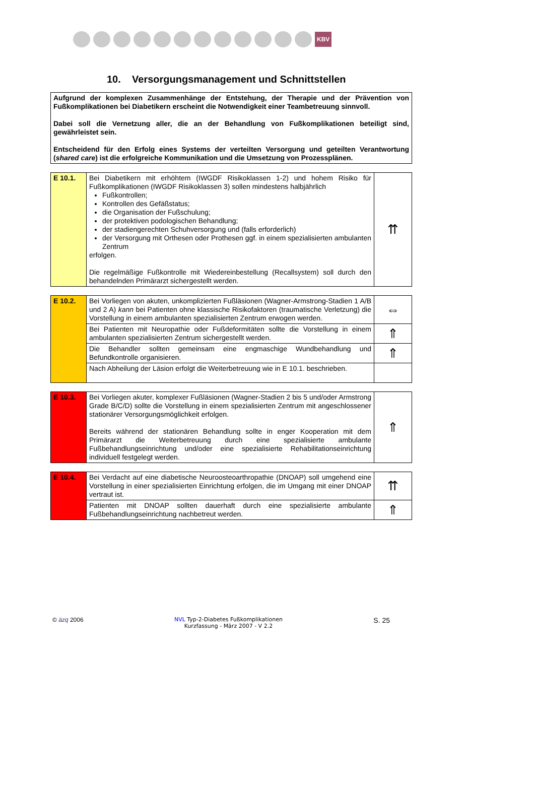KBV
10. Versorgungsmanagement und Schnittstellen
Aufgrund der komplexen Zusammenhänge der Entstehung, der Therapie und der Prävention von Fußkomplikationen bei Diabetikern erscheint die Notwendigkeit einer Teambetreuung sinnvoll.
Dabei soll die Vernetzung aller, die an der Behandlung von Fußkomplikationen beteiligt sind, gewährleistet sein.
Entscheidend für den Erfolg eines Systems der verteilten Versorgung und geteilten Verantwortung (shared care) ist die erfolgreiche Kommunikation und die Umsetzung von Prozessplänen.
| E 10.1. | Bei Diabetikern mit erhöhtem (IWGDF Risikoklassen 1-2) und hohem Risiko für Fußkomplikationen (IWGDF Risikoklassen 3) sollen mindestens halbjährlich Fußkontrollen; Kontrollen des Gefäßstatus; die Organisation der Fußschulung; der protektiven podologischen Behandlung; der stadiengerechten Schuhversorgung und (falls erforderlich) der Versorgung mit Orthesen oder Prothesen ggf. in einem spezialisierten ambulanten Zentrum erfolgen. Die regelmäßige Fußkontrolle mit Wiedereinbestellung (Recallsystem) soll durch den behandelnden Primärarzt sichergestellt werden. | ⇈ |
| E 10.2. | Bei Vorliegen von akuten, unkomplizierten Fußläsionen (Wagner-Armstrong-Stadien 1 A/B und 2 A) kann bei Patienten ohne klassische Risikofaktoren (traumatische Verletzung) die Vorstellung in einem ambulanten spezialisierten Zentrum erwogen werden. | ⇔ |
| | Bei Patienten mit Neuropathie oder Fußdeformitäten sollte die Vorstellung in einem ambulanten spezialisierten Zentrum sichergestellt werden. | ⇑ |
| | Die Behandler sollten gemeinsam eine engmaschige Wundbehandlung und Befundkontrolle organisieren. | ⇑ |
| | Nach Abheilung der Läsion erfolgt die Weiterbetreuung wie in E 10.1. beschrieben. | |
| E 10.3. | Bei Vorliegen akuter, komplexer Fußläsionen (Wagner-Stadien 2 bis 5 und/oder Armstrong Grade B/C/D) sollte die Vorstellung in einem spezialisierten Zentrum mit angeschlossener stationärer Versorgungsmöglichkeit erfolgen. Bereits während der stationären Behandlung sollte in enger Kooperation mit dem Primärarzt die Weiterbetreuung durch eine spezialisierte ambulante Fußbehandlungseinrichtung und/oder eine spezialisierte Rehabilitationseinrichtung individuell festgelegt werden. | ⇑ |
| E 10.4. | Bei Verdacht auf eine diabetische Neuroosteoarthropathie (DNOAP) soll umgehend eine Vorstellung in einer spezialisierten Einrichtung erfolgen, die im Umgang mit einer DNOAP vertraut ist. | ⇈ |
| | Patienten mit DNOAP sollten dauerhaft durch eine spezialisierte ambulante Fußbehandlungseinrichtung nachbetreut werden. | ⇑ |
© äzq 2006 NVL Typ-2-Diabetes Fußkomplikationen
Kurzfassung - März 2007 - V 2.2
S. 25